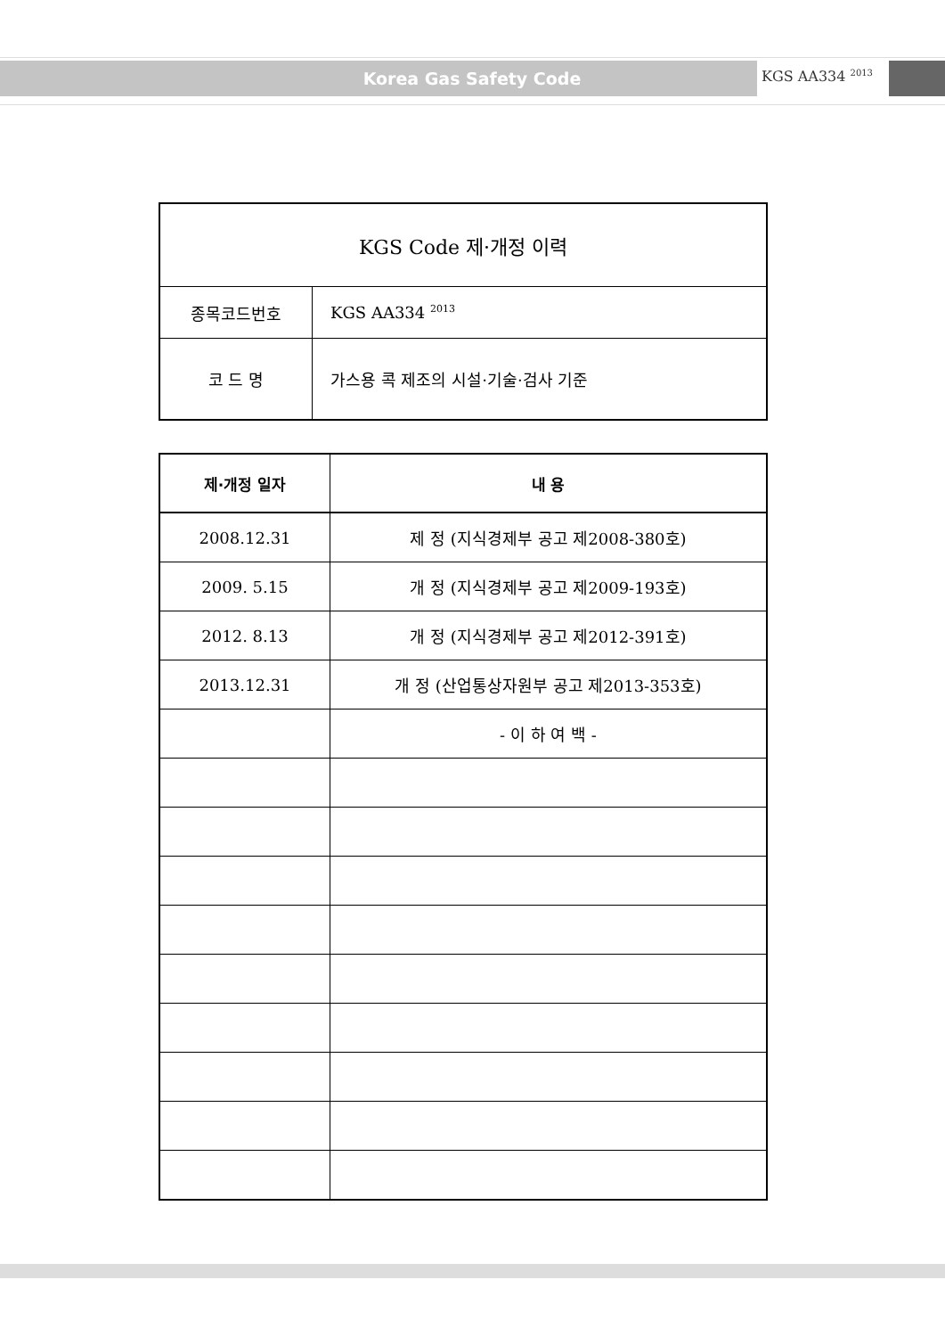Korea Gas Safety Code KGS AA334 <sup>2013</sup>
| KGS Code 제·개정 이력 | |
| 종목코드번호 | KGS AA334 <sup>2013</sup> |
| 코 드 명 | 가스용 콕 제조의 시설·기술·검사 기준 |
| 제·개정 일자 | 내 용 |
| --- | --- |
| 2008.12.31 | 제 정 (지식경제부 공고 제2008-380호) |
| 2009. 5.15 | 개 정 (지식경제부 공고 제2009-193호) |
| 2012. 8.13 | 개 정 (지식경제부 공고 제2012-391호) |
| 2013.12.31 | 개 정 (산업통상자원부 공고 제2013-353호) |
| | - 이 하 여 백 - |